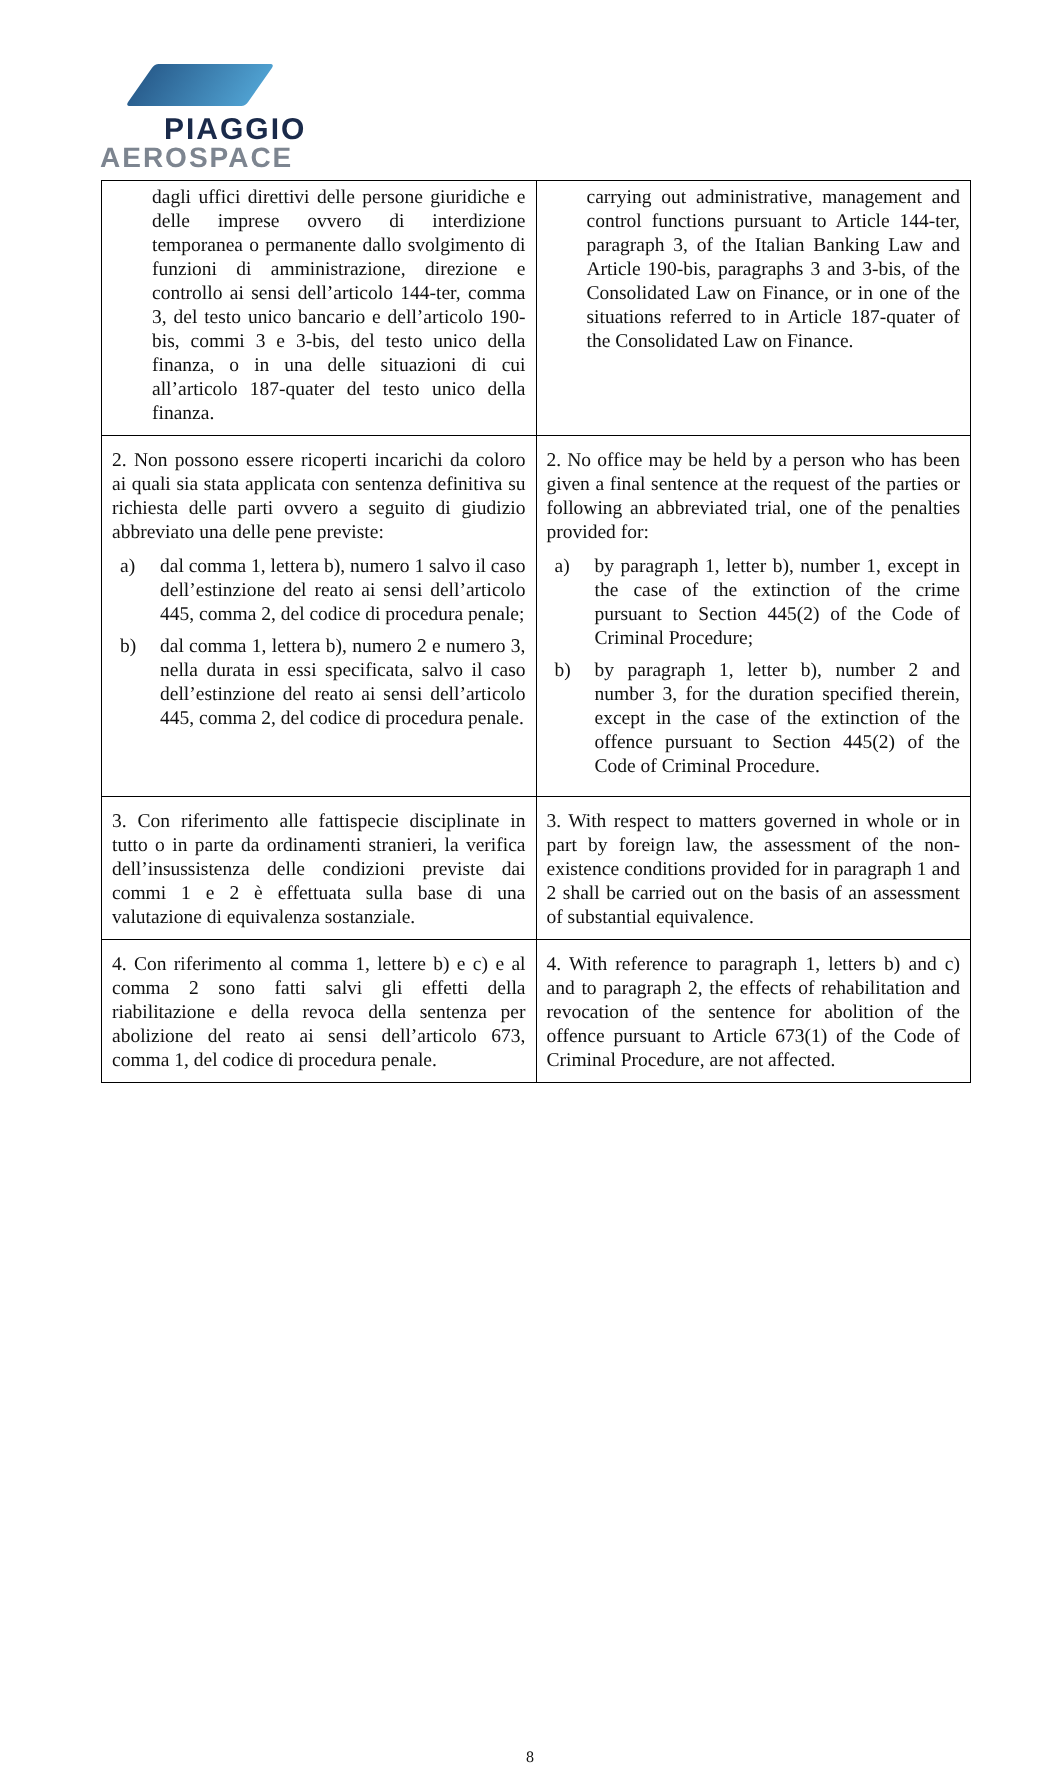PIAGGIO
AEROSPACE
| dagli uffici direttivi delle persone giuridiche e delle imprese ovvero di interdizione temporanea o permanente dallo svolgimento di funzioni di amministrazione, direzione e controllo ai sensi dell’articolo 144-ter, comma 3, del testo unico bancario e dell’articolo 190-bis, commi 3 e 3-bis, del testo unico della finanza, o in una delle situazioni di cui all’articolo 187-quater del testo unico della finanza. | carrying out administrative, management and control functions pursuant to Article 144-ter, paragraph 3, of the Italian Banking Law and Article 190-bis, paragraphs 3 and 3-bis, of the Consolidated Law on Finance, or in one of the situations referred to in Article 187-quater of the Consolidated Law on Finance. |
| 2. Non possono essere ricoperti incarichi da coloro ai quali sia stata applicata con sentenza definitiva su richiesta delle parti ovvero a seguito di giudizio abbreviato una delle pene previste: a) dal comma 1, lettera b), numero 1 salvo il caso dell’estinzione del reato ai sensi dell’articolo 445, comma 2, del codice di procedura penale; b) dal comma 1, lettera b), numero 2 e numero 3, nella durata in essi specificata, salvo il caso dell’estinzione del reato ai sensi dell’articolo 445, comma 2, del codice di procedura penale. | 2. No office may be held by a person who has been given a final sentence at the request of the parties or following an abbreviated trial, one of the penalties provided for: a) by paragraph 1, letter b), number 1, except in the case of the extinction of the crime pursuant to Section 445(2) of the Code of Criminal Procedure; b) by paragraph 1, letter b), number 2 and number 3, for the duration specified therein, except in the case of the extinction of the offence pursuant to Section 445(2) of the Code of Criminal Procedure. |
| 3. Con riferimento alle fattispecie disciplinate in tutto o in parte da ordinamenti stranieri, la verifica dell’insussistenza delle condizioni previste dai commi 1 e 2 è effettuata sulla base di una valutazione di equivalenza sostanziale. | 3. With respect to matters governed in whole or in part by foreign law, the assessment of the non-existence conditions provided for in paragraph 1 and 2 shall be carried out on the basis of an assessment of substantial equivalence. |
| 4. Con riferimento al comma 1, lettere b) e c) e al comma 2 sono fatti salvi gli effetti della riabilitazione e della revoca della sentenza per abolizione del reato ai sensi dell’articolo 673, comma 1, del codice di procedura penale. | 4. With reference to paragraph 1, letters b) and c) and to paragraph 2, the effects of rehabilitation and revocation of the sentence for abolition of the offence pursuant to Article 673(1) of the Code of Criminal Procedure, are not affected. |
8